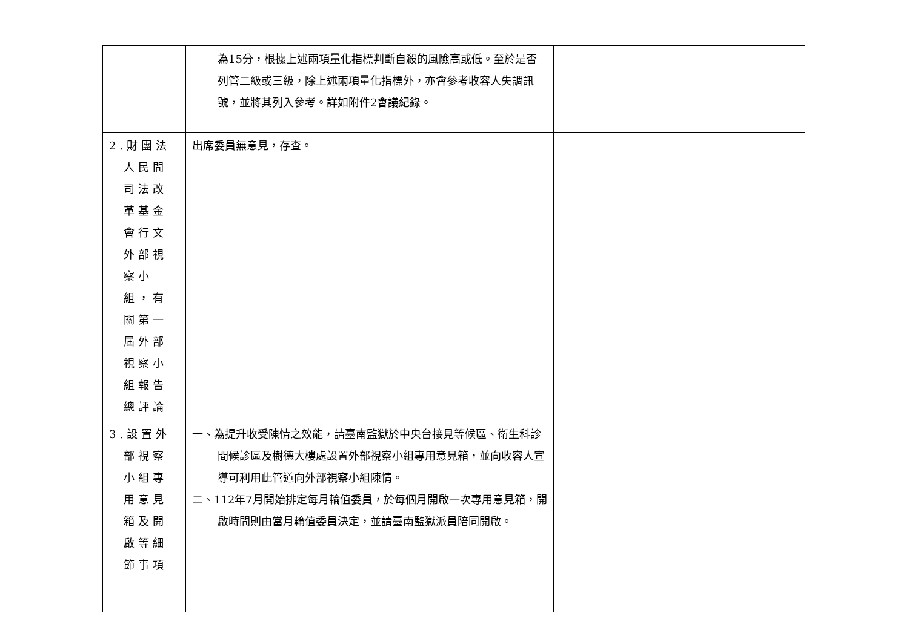| | 為15分，根據上述兩項量化指標判斷自殺的風險高或低。至於是否列管二級或三級，除上述兩項量化指標外，亦會參考收容人失調訊號，並將其列入參考。詳如附件2會議紀錄。 | |
| 2.財團法人民間司法改革基金會行文外部視察小組，有關第一屆外部視察小組報告總評論 | 出席委員無意見，存查。 | |
| 3.設置外部視察小組專用意見箱及開啟等細節事項 | 一、為提升收受陳情之效能，請臺南監獄於中央台接見等候區、衛生科診間候診區及樹德大樓處設置外部視察小組專用意見箱，並向收容人宣導可利用此管道向外部視察小組陳情。 二、112年7月開始排定每月輪值委員，於每個月開啟一次專用意見箱，開啟時間則由當月輪值委員決定，並請臺南監獄派員陪同開啟。 | |